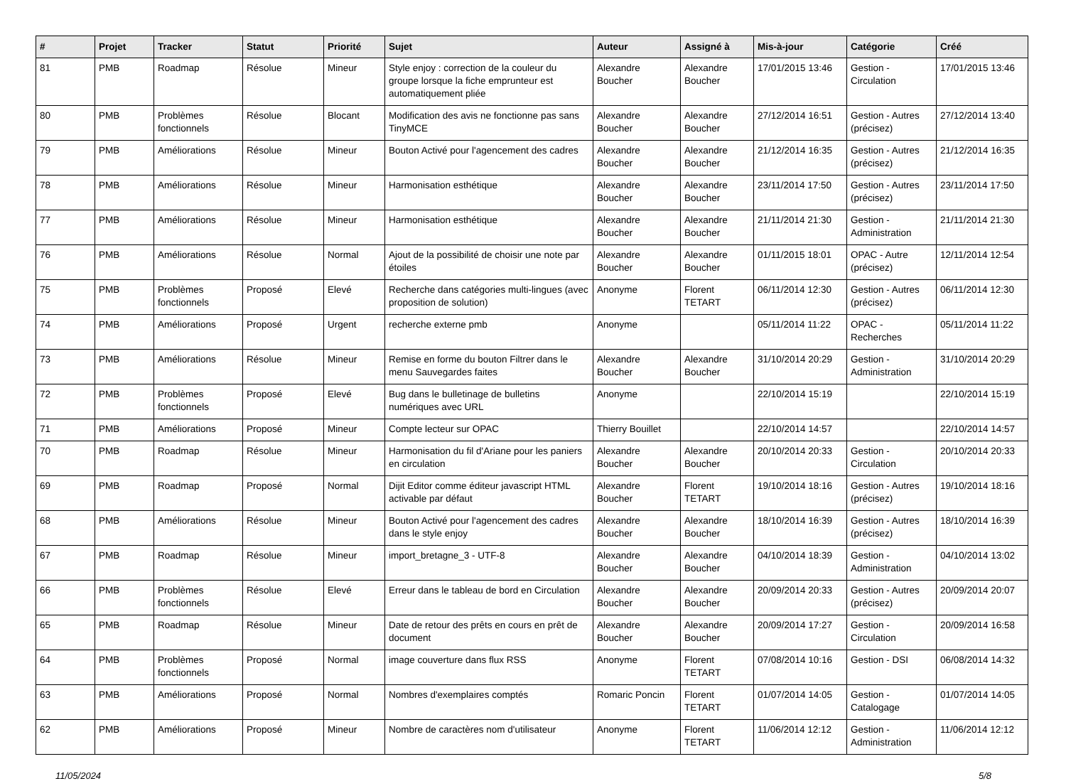| # | Projet | Tracker | Statut | Priorité | Sujet | Auteur | Assigné à | Mis-à-jour | Catégorie | Créé |
| --- | --- | --- | --- | --- | --- | --- | --- | --- | --- | --- |
| 81 | PMB | Roadmap | Résolue | Mineur | Style enjoy : correction de la couleur du groupe lorsque la fiche emprunteur est automatiquement pliée | Alexandre Boucher | Alexandre Boucher | 17/01/2015 13:46 | Gestion - Circulation | 17/01/2015 13:46 |
| 80 | PMB | Problèmes fonctionnels | Résolue | Blocant | Modification des avis ne fonctionne pas sans TinyMCE | Alexandre Boucher | Alexandre Boucher | 27/12/2014 16:51 | Gestion - Autres (précisez) | 27/12/2014 13:40 |
| 79 | PMB | Améliorations | Résolue | Mineur | Bouton Activé pour l'agencement des cadres | Alexandre Boucher | Alexandre Boucher | 21/12/2014 16:35 | Gestion - Autres (précisez) | 21/12/2014 16:35 |
| 78 | PMB | Améliorations | Résolue | Mineur | Harmonisation esthétique | Alexandre Boucher | Alexandre Boucher | 23/11/2014 17:50 | Gestion - Autres (précisez) | 23/11/2014 17:50 |
| 77 | PMB | Améliorations | Résolue | Mineur | Harmonisation esthétique | Alexandre Boucher | Alexandre Boucher | 21/11/2014 21:30 | Gestion - Administration | 21/11/2014 21:30 |
| 76 | PMB | Améliorations | Résolue | Normal | Ajout de la possibilité de choisir une note par étoiles | Alexandre Boucher | Alexandre Boucher | 01/11/2015 18:01 | OPAC - Autre (précisez) | 12/11/2014 12:54 |
| 75 | PMB | Problèmes fonctionnels | Proposé | Elevé | Recherche dans catégories multi-lingues (avec proposition de solution) | Anonyme | Florent TETART | 06/11/2014 12:30 | Gestion - Autres (précisez) | 06/11/2014 12:30 |
| 74 | PMB | Améliorations | Proposé | Urgent | recherche externe pmb | Anonyme | | 05/11/2014 11:22 | OPAC - Recherches | 05/11/2014 11:22 |
| 73 | PMB | Améliorations | Résolue | Mineur | Remise en forme du bouton Filtrer dans le menu Sauvegardes faites | Alexandre Boucher | Alexandre Boucher | 31/10/2014 20:29 | Gestion - Administration | 31/10/2014 20:29 |
| 72 | PMB | Problèmes fonctionnels | Proposé | Elevé | Bug dans le bulletinage de bulletins numériques avec URL | Anonyme | | 22/10/2014 15:19 | | 22/10/2014 15:19 |
| 71 | PMB | Améliorations | Proposé | Mineur | Compte lecteur sur OPAC | Thierry Bouillet | | 22/10/2014 14:57 | | 22/10/2014 14:57 |
| 70 | PMB | Roadmap | Résolue | Mineur | Harmonisation du fil d'Ariane pour les paniers en circulation | Alexandre Boucher | Alexandre Boucher | 20/10/2014 20:33 | Gestion - Circulation | 20/10/2014 20:33 |
| 69 | PMB | Roadmap | Proposé | Normal | Dijit Editor comme éditeur javascript HTML activable par défaut | Alexandre Boucher | Florent TETART | 19/10/2014 18:16 | Gestion - Autres (précisez) | 19/10/2014 18:16 |
| 68 | PMB | Améliorations | Résolue | Mineur | Bouton Activé pour l'agencement des cadres dans le style enjoy | Alexandre Boucher | Alexandre Boucher | 18/10/2014 16:39 | Gestion - Autres (précisez) | 18/10/2014 16:39 |
| 67 | PMB | Roadmap | Résolue | Mineur | import_bretagne_3 - UTF-8 | Alexandre Boucher | Alexandre Boucher | 04/10/2014 18:39 | Gestion - Administration | 04/10/2014 13:02 |
| 66 | PMB | Problèmes fonctionnels | Résolue | Elevé | Erreur dans le tableau de bord en Circulation | Alexandre Boucher | Alexandre Boucher | 20/09/2014 20:33 | Gestion - Autres (précisez) | 20/09/2014 20:07 |
| 65 | PMB | Roadmap | Résolue | Mineur | Date de retour des prêts en cours en prêt de document | Alexandre Boucher | Alexandre Boucher | 20/09/2014 17:27 | Gestion - Circulation | 20/09/2014 16:58 |
| 64 | PMB | Problèmes fonctionnels | Proposé | Normal | image couverture dans flux RSS | Anonyme | Florent TETART | 07/08/2014 10:16 | Gestion - DSI | 06/08/2014 14:32 |
| 63 | PMB | Améliorations | Proposé | Normal | Nombres d'exemplaires comptés | Romaric Poncin | Florent TETART | 01/07/2014 14:05 | Gestion - Catalogage | 01/07/2014 14:05 |
| 62 | PMB | Améliorations | Proposé | Mineur | Nombre de caractères nom d'utilisateur | Anonyme | Florent TETART | 11/06/2014 12:12 | Gestion - Administration | 11/06/2014 12:12 |
11/05/2024 5/8